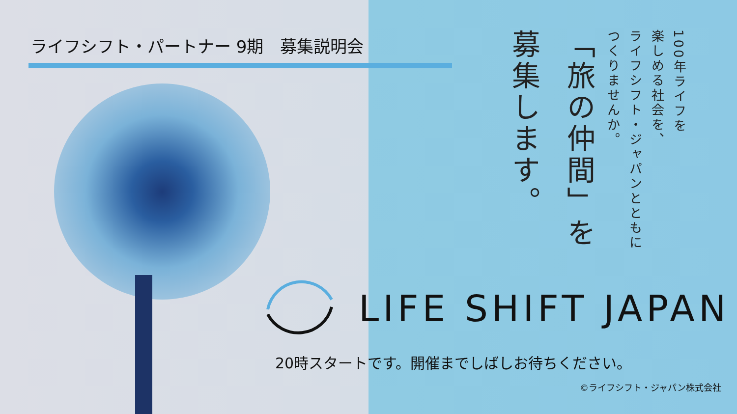ライフシフト・パートナー 9期　募集説明会
100年ライフを
楽しめる社会を、
ライフシフト・ジャパンとともに
つくりませんか。
「旅の仲間」を
募集します。
LIFE SHIFT JAPAN
20時スタートです。開催までしばしお待ちください。
©ライフシフト・ジャパン株式会社